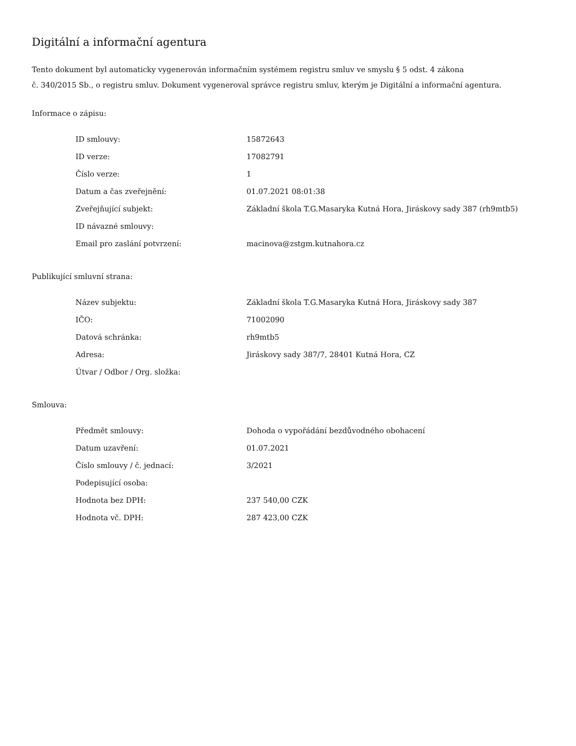Digitální a informační agentura
Tento dokument byl automaticky vygenerován informačním systémem registru smluv ve smyslu § 5 odst. 4 zákona
č. 340/2015 Sb., o registru smluv. Dokument vygeneroval správce registru smluv, kterým je Digitální a informační agentura.
Informace o zápisu:
| ID smlouvy: | 15872643 |
| ID verze: | 17082791 |
| Číslo verze: | 1 |
| Datum a čas zveřejnění: | 01.07.2021 08:01:38 |
| Zveřejňující subjekt: | Základní škola T.G.Masaryka Kutná Hora, Jiráskovy sady 387 (rh9mtb5) |
| ID návazné smlouvy: | |
| Email pro zaslání potvrzení: | macinova@zstgm.kutnahora.cz |
Publikující smluvní strana:
| Název subjektu: | Základní škola T.G.Masaryka Kutná Hora, Jiráskovy sady 387 |
| IČO: | 71002090 |
| Datová schránka: | rh9mtb5 |
| Adresa: | Jiráskovy sady 387/7, 28401 Kutná Hora, CZ |
| Útvar / Odbor / Org. složka: | |
Smlouva:
| Předmět smlouvy: | Dohoda o vypořádání bezdůvodného obohacení |
| Datum uzavření: | 01.07.2021 |
| Číslo smlouvy / č. jednací: | 3/2021 |
| Podepisující osoba: | |
| Hodnota bez DPH: | 237 540,00 CZK |
| Hodnota vč. DPH: | 287 423,00 CZK |